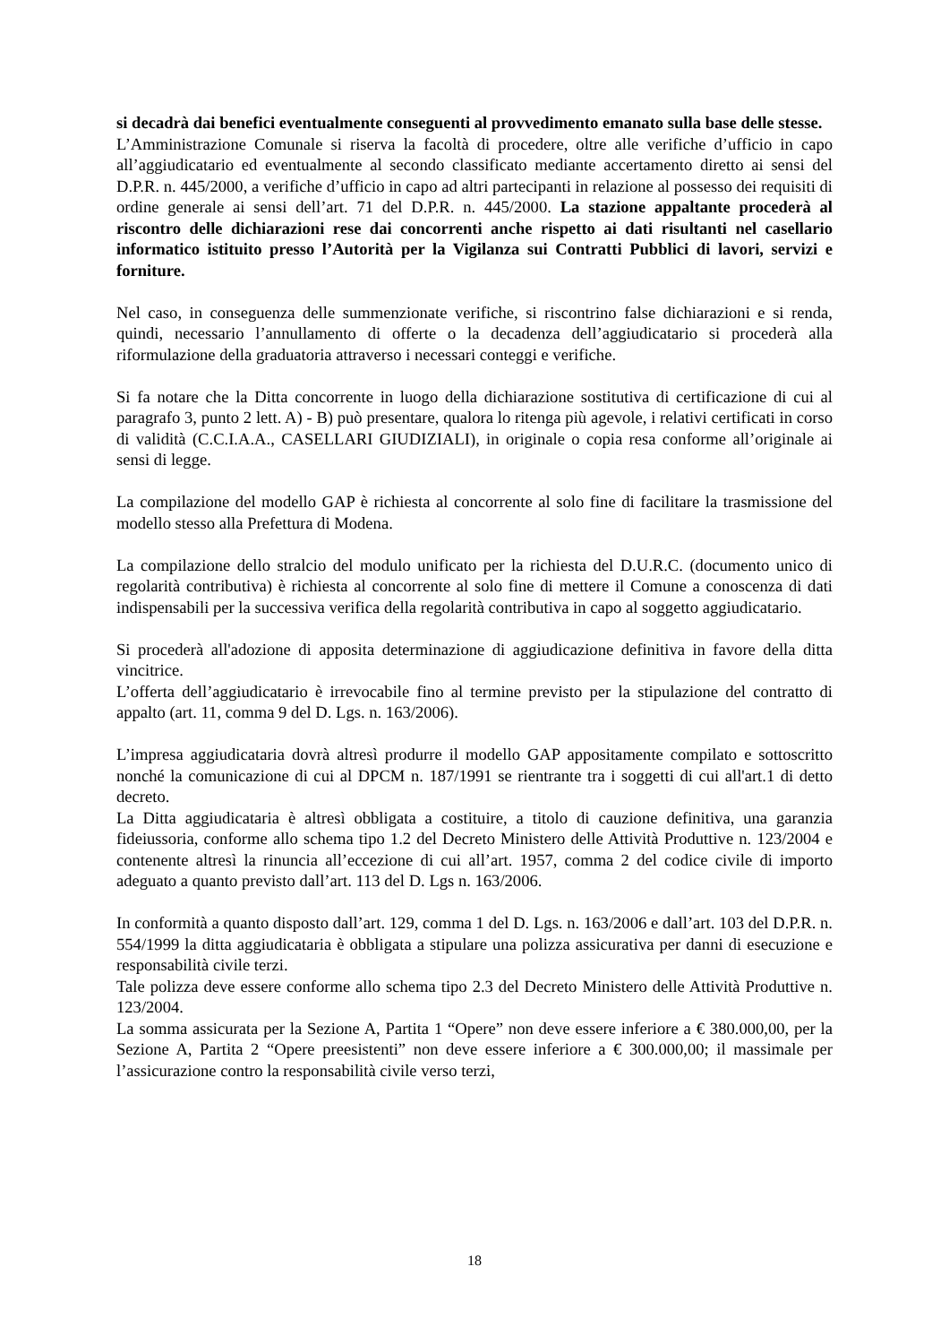si decadrà dai benefici eventualmente conseguenti al provvedimento emanato sulla base delle stesse.
L’Amministrazione Comunale si riserva la facoltà di procedere, oltre alle verifiche d’ufficio in capo all’aggiudicatario ed eventualmente al secondo classificato mediante accertamento diretto ai sensi del D.P.R. n. 445/2000, a verifiche d’ufficio in capo ad altri partecipanti in relazione al possesso dei requisiti di ordine generale ai sensi dell’art. 71 del D.P.R. n. 445/2000. La stazione appaltante procederà al riscontro delle dichiarazioni rese dai concorrenti anche rispetto ai dati risultanti nel casellario informatico istituito presso l’Autorità per la Vigilanza sui Contratti Pubblici di lavori, servizi e forniture.
Nel caso, in conseguenza delle summenzionate verifiche, si riscontrino false dichiarazioni e si renda, quindi, necessario l’annullamento di offerte o la decadenza dell’aggiudicatario si procederà alla riformulazione della graduatoria attraverso i necessari conteggi e verifiche.
Si fa notare che la Ditta concorrente in luogo della dichiarazione sostitutiva di certificazione di cui al paragrafo 3, punto 2 lett. A) - B) può presentare, qualora lo ritenga più agevole, i relativi certificati in corso di validità (C.C.I.A.A., CASELLARI GIUDIZIALI), in originale o copia resa conforme all’originale ai sensi di legge.
La compilazione del modello GAP è richiesta al concorrente al solo fine di facilitare la trasmissione del modello stesso alla Prefettura di Modena.
La compilazione dello stralcio del modulo unificato per la richiesta del D.U.R.C. (documento unico di regolarità contributiva) è richiesta al concorrente al solo fine di mettere il Comune a conoscenza di dati indispensabili per la successiva verifica della regolarità contributiva in capo al soggetto aggiudicatario.
Si procederà all'adozione di apposita determinazione di aggiudicazione definitiva in favore della ditta vincitrice.
L’offerta dell’aggiudicatario è irrevocabile fino al termine previsto per la stipulazione del contratto di appalto (art. 11, comma 9 del D. Lgs. n. 163/2006).
L’impresa aggiudicataria dovrà altresì produrre il modello GAP appositamente compilato e sottoscritto nonché la comunicazione di cui al DPCM n. 187/1991 se rientrante tra i soggetti di cui all'art.1 di detto decreto.
La Ditta aggiudicataria è altresì obbligata a costituire, a titolo di cauzione definitiva, una garanzia fideiussoria, conforme allo schema tipo 1.2 del Decreto Ministero delle Attività Produttive n. 123/2004 e contenente altresì la rinuncia all’eccezione di cui all’art. 1957, comma 2 del codice civile di importo adeguato a quanto previsto dall’art. 113 del D. Lgs n. 163/2006.
In conformità a quanto disposto dall’art. 129, comma 1 del D. Lgs. n. 163/2006 e dall’art. 103 del D.P.R. n. 554/1999 la ditta aggiudicataria è obbligata a stipulare una polizza assicurativa per danni di esecuzione e responsabilità civile terzi.
Tale polizza deve essere conforme allo schema tipo 2.3 del Decreto Ministero delle Attività Produttive n. 123/2004.
La somma assicurata per la Sezione A, Partita 1 “Opere” non deve essere inferiore a € 380.000,00, per la Sezione A, Partita 2 “Opere preesistenti” non deve essere inferiore a € 300.000,00; il massimale per l’assicurazione contro la responsabilità civile verso terzi,
18